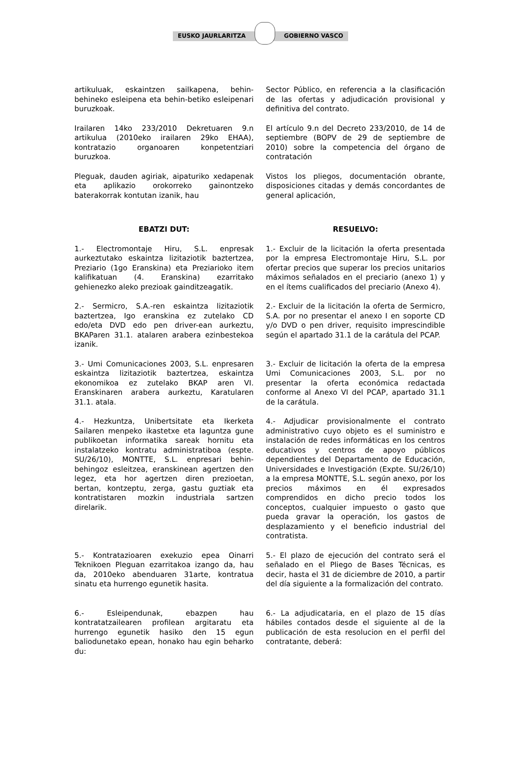EUSKO JAURLARITZA GOBIERNO VASCO
artikuluak, eskaintzen sailkapena, behin-behineko esleipena eta behin-betiko esleipenari buruzkoak.
Sector Público, en referencia a la clasificación de las ofertas y adjudicación provisional y definitiva del contrato.
Irailaren 14ko 233/2010 Dekretuaren 9.n artikulua (2010eko irailaren 29ko EHAA), kontratazio organoaren konpetentziari buruzkoa.
El artículo 9.n del Decreto 233/2010, de 14 de septiembre (BOPV de 29 de septiembre de 2010) sobre la competencia del órgano de contratación
Pleguak, dauden agiriak, aipaturiko xedapenak eta aplikazio orokorreko gainontzeko baterakorrak kontutan izanik, hau
Vistos los pliegos, documentación obrante, disposiciones citadas y demás concordantes de general aplicación,
EBATZI DUT: RESUELVO:
1.- Electromontaje Hiru, S.L. enpresak aurkeztutako eskaintza lizitaziotik baztertzea, Preziario (1go Eranskina) eta Preziarioko item kalifikatuan (4. Eranskina) ezarritako gehienezko aleko prezioak gainditzeagatik.
1.- Excluir de la licitación la oferta presentada por la empresa Electromontaje Hiru, S.L. por ofertar precios que superar los precios unitarios máximos señalados en el preciario (anexo 1) y en el ítems cualificados del preciario (Anexo 4).
2.- Sermicro, S.A.-ren eskaintza lizitaziotik baztertzea, Igo eranskina ez zutelako CD edo/eta DVD edo pen driver-ean aurkeztu, BKAParen 31.1. atalaren arabera ezinbestekoa izanik.
2.- Excluir de la licitación la oferta de Sermicro, S.A. por no presentar el anexo I en soporte CD y/o DVD o pen driver, requisito imprescindible según el apartado 31.1 de la carátula del PCAP.
3.- Umi Comunicaciones 2003, S.L. enpresaren eskaintza lizitaziotik baztertzea, eskaintza ekonomikoa ez zutelako BKAP aren VI. Eranskinaren arabera aurkeztu, Karatularen 31.1. atala.
3.- Excluir de licitación la oferta de la empresa Umi Comunicaciones 2003, S.L. por no presentar la oferta económica redactada conforme al Anexo VI del PCAP, apartado 31.1 de la carátula.
4.- Hezkuntza, Unibertsitate eta Ikerketa Sailaren menpeko ikastetxe eta laguntza gune publikoetan informatika sareak hornitu eta instalatzeko kontratu administratiboa (espte. SU/26/10), MONTTE, S.L. enpresari behin-behingoz esleitzea, eranskinean agertzen den legez, eta hor agertzen diren prezioetan, bertan, kontzeptu, zerga, gastu guztiak eta kontratistaren mozkin industriala sartzen direlarik.
4.- Adjudicar provisionalmente el contrato administrativo cuyo objeto es el suministro e instalación de redes informáticas en los centros educativos y centros de apoyo públicos dependientes del Departamento de Educación, Universidades e Investigación (Expte. SU/26/10) a la empresa MONTTE, S.L. según anexo, por los precios máximos en él expresados comprendidos en dicho precio todos los conceptos, cualquier impuesto o gasto que pueda gravar la operación, los gastos de desplazamiento y el beneficio industrial del contratista.
5.- Kontratazioaren exekuzio epea Oinarri Teknikoen Pleguan ezarritakoa izango da, hau da, 2010eko abenduaren 31arte, kontratua sinatu eta hurrengo egunetik hasita.
5.- El plazo de ejecución del contrato será el señalado en el Pliego de Bases Técnicas, es decir, hasta el 31 de diciembre de 2010, a partir del día siguiente a la formalización del contrato.
6.- Esleipendunak, ebazpen hau kontratatzailearen profilean argitaratu eta hurrengo egunetik hasiko den 15 egun baliodunetako epean, honako hau egin beharko du:
6.- La adjudicataria, en el plazo de 15 días hábiles contados desde el siguiente al de la publicación de esta resolucion en el perfil del contratante, deberá: